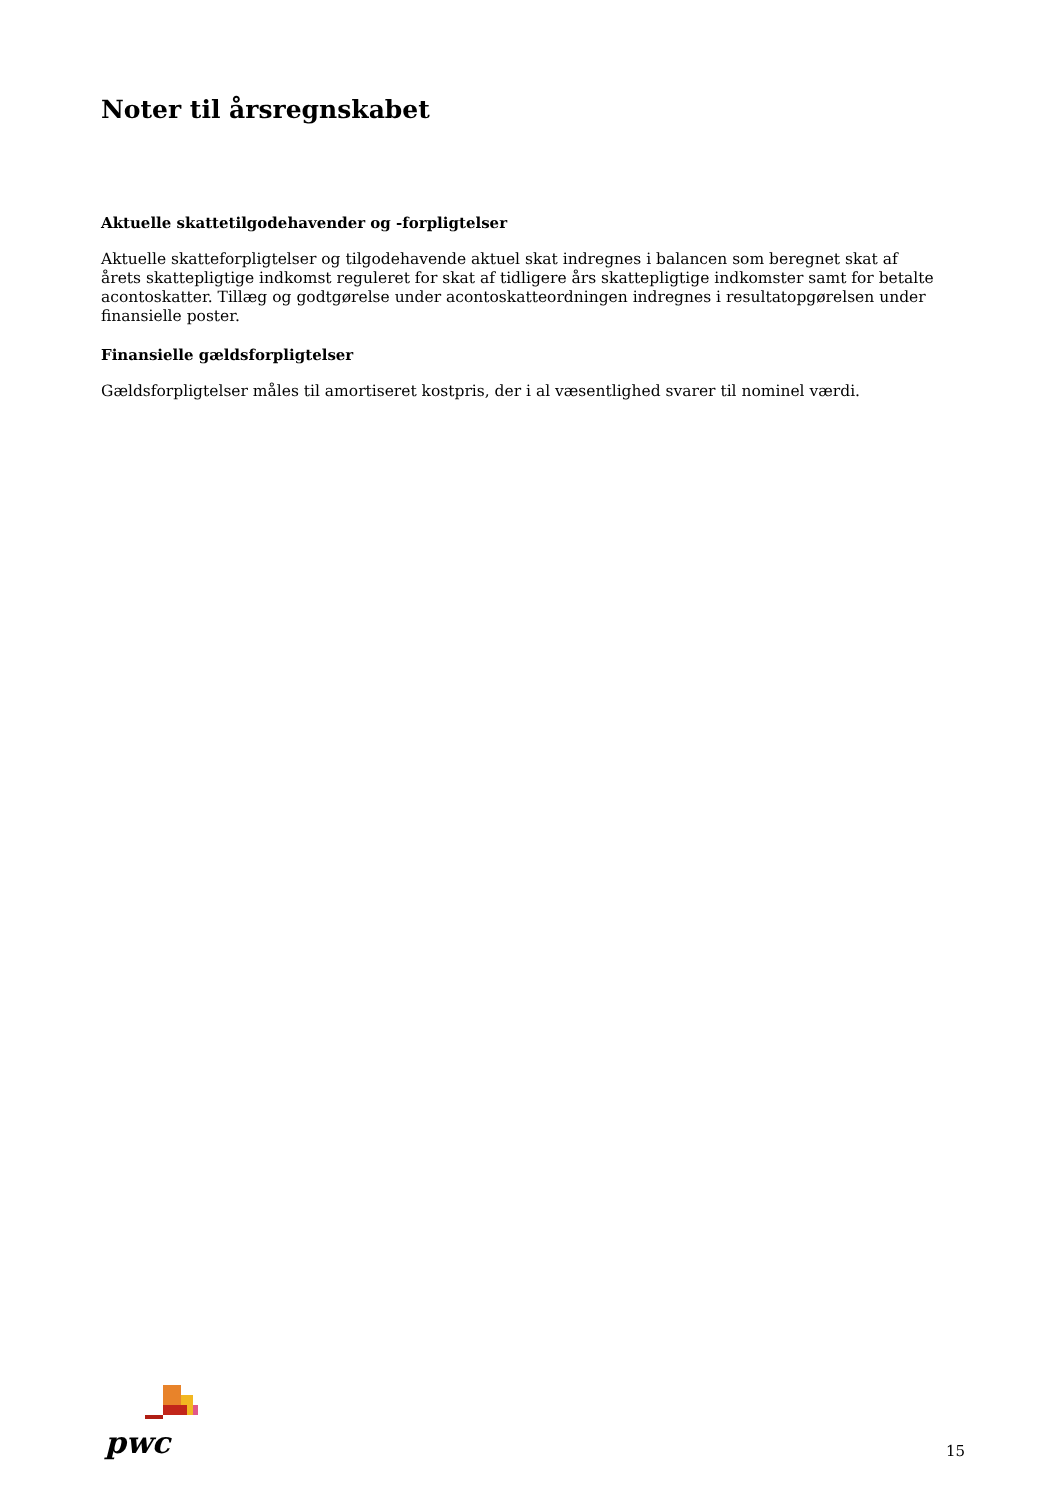Noter til årsregnskabet
Aktuelle skattetilgodehavender og -forpligtelser
Aktuelle skatteforpligtelser og tilgodehavende aktuel skat indregnes i balancen som beregnet skat af årets skattepligtige indkomst reguleret for skat af tidligere års skattepligtige indkomster samt for betalte acontoskatter. Tillæg og godtgørelse under acontoskatteordningen indregnes i resultatopgørelsen under finansielle poster.
Finansielle gældsforpligtelser
Gældsforpligtelser måles til amortiseret kostpris, der i al væsentlighed svarer til nominel værdi.
pwc
15